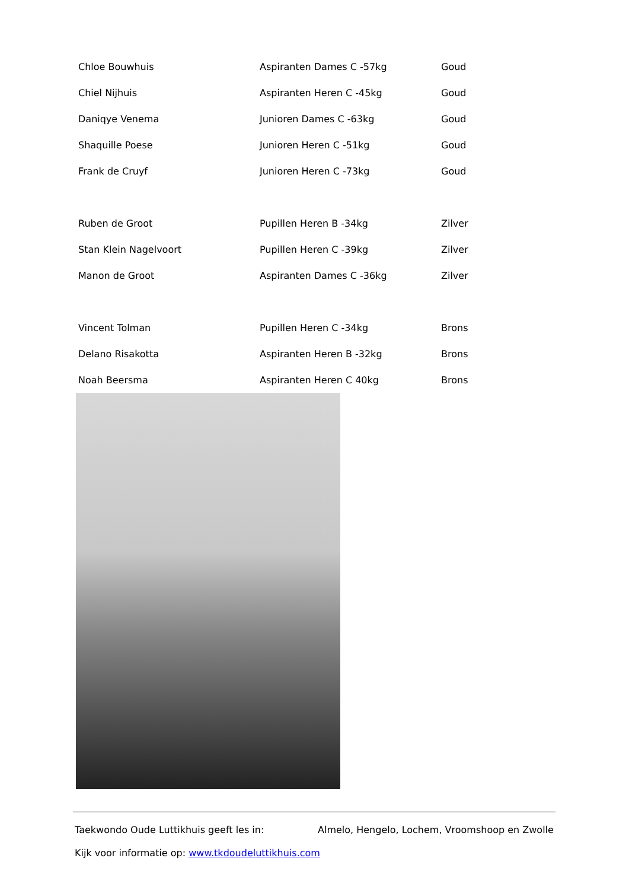| Chloe Bouwhuis | Aspiranten Dames C -57kg | Goud |
| Chiel Nijhuis | Aspiranten Heren C -45kg | Goud |
| Daniqye Venema | Junioren Dames C -63kg | Goud |
| Shaquille Poese | Junioren Heren C -51kg | Goud |
| Frank de Cruyf | Junioren Heren C -73kg | Goud |
| Ruben de Groot | Pupillen Heren B -34kg | Zilver |
| Stan Klein Nagelvoort | Pupillen Heren C -39kg | Zilver |
| Manon de Groot | Aspiranten Dames C -36kg | Zilver |
| Vincent Tolman | Pupillen Heren C -34kg | Brons |
| Delano Risakotta | Aspiranten Heren B -32kg | Brons |
| Noah Beersma | Aspiranten Heren C 40kg | Brons |
Taekwondo Oude Luttikhuis geeft les in: Almelo, Hengelo, Lochem, Vroomshoop en Zwolle
Kijk voor informatie op: www.tkdoudeluttikhuis.com